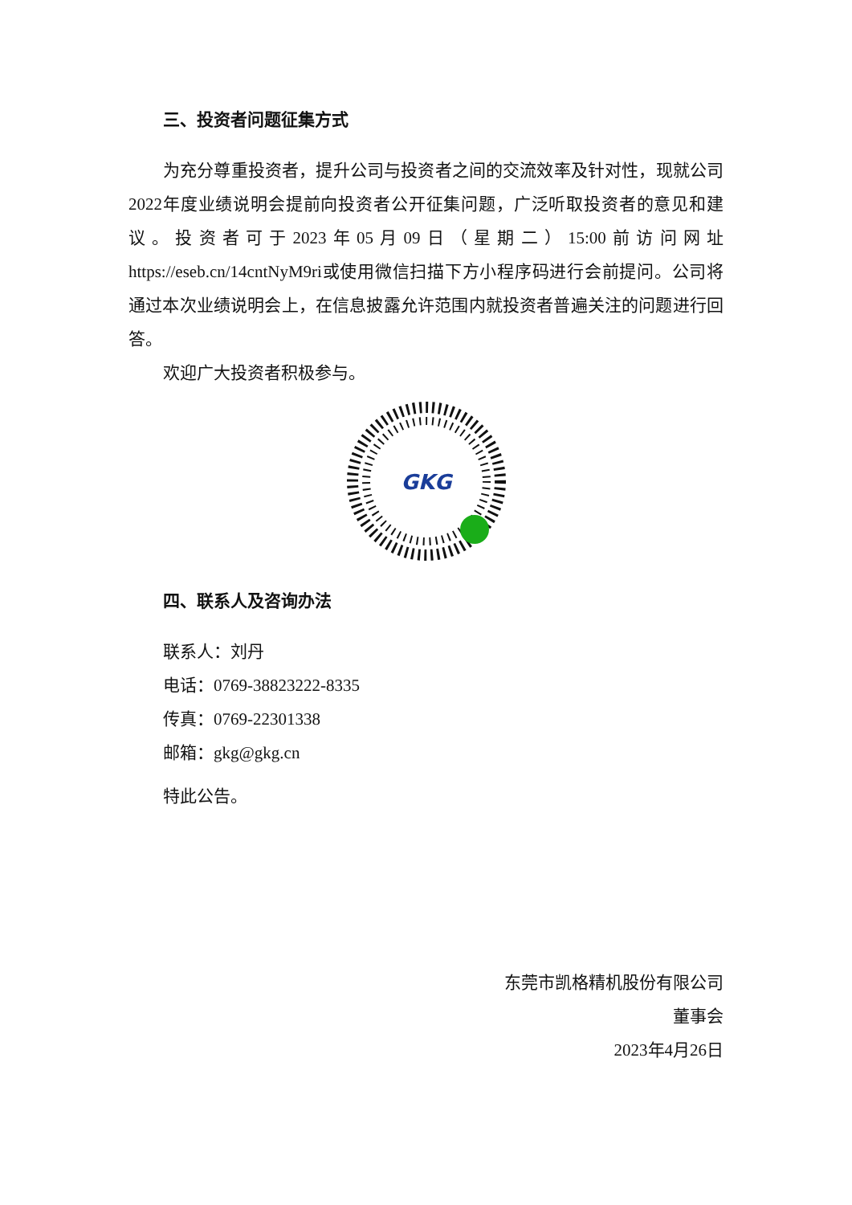三、投资者问题征集方式
为充分尊重投资者，提升公司与投资者之间的交流效率及针对性，现就公司2022年度业绩说明会提前向投资者公开征集问题，广泛听取投资者的意见和建议。投资者可于2023年05月09日（星期二）15:00前访问网址https://eseb.cn/14cntNyM9ri或使用微信扫描下方小程序码进行会前提问。公司将通过本次业绩说明会上，在信息披露允许范围内就投资者普遍关注的问题进行回答。
欢迎广大投资者积极参与。
GKG
四、联系人及咨询办法
联系人：刘丹
电话：0769-38823222-8335
传真：0769-22301338
邮箱：gkg@gkg.cn
特此公告。
东莞市凯格精机股份有限公司
董事会
2023年4月26日